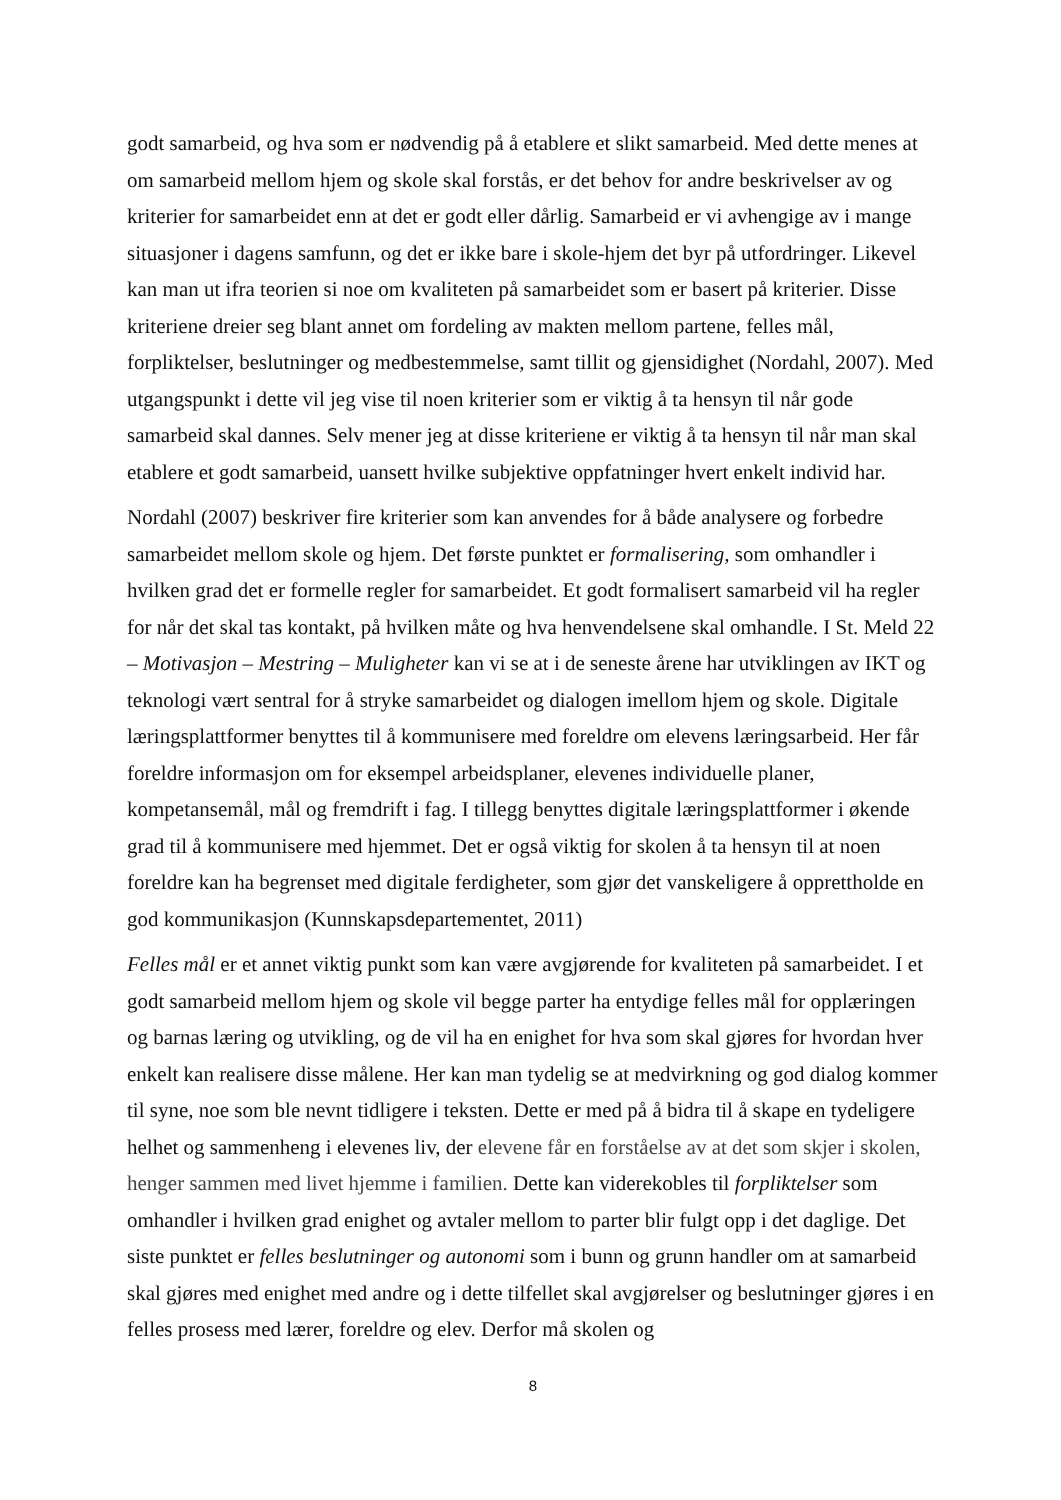godt samarbeid, og hva som er nødvendig på å etablere et slikt samarbeid. Med dette menes at om samarbeid mellom hjem og skole skal forstås, er det behov for andre beskrivelser av og kriterier for samarbeidet enn at det er godt eller dårlig. Samarbeid er vi avhengige av i mange situasjoner i dagens samfunn, og det er ikke bare i skole-hjem det byr på utfordringer. Likevel kan man ut ifra teorien si noe om kvaliteten på samarbeidet som er basert på kriterier. Disse kriteriene dreier seg blant annet om fordeling av makten mellom partene, felles mål, forpliktelser, beslutninger og medbestemmelse, samt tillit og gjensidighet (Nordahl, 2007). Med utgangspunkt i dette vil jeg vise til noen kriterier som er viktig å ta hensyn til når gode samarbeid skal dannes. Selv mener jeg at disse kriteriene er viktig å ta hensyn til når man skal etablere et godt samarbeid, uansett hvilke subjektive oppfatninger hvert enkelt individ har.
Nordahl (2007) beskriver fire kriterier som kan anvendes for å både analysere og forbedre samarbeidet mellom skole og hjem. Det første punktet er formalisering, som omhandler i hvilken grad det er formelle regler for samarbeidet. Et godt formalisert samarbeid vil ha regler for når det skal tas kontakt, på hvilken måte og hva henvendelsene skal omhandle. I St. Meld 22 – Motivasjon – Mestring – Muligheter kan vi se at i de seneste årene har utviklingen av IKT og teknologi vært sentral for å stryke samarbeidet og dialogen imellom hjem og skole. Digitale læringsplattformer benyttes til å kommunisere med foreldre om elevens læringsarbeid. Her får foreldre informasjon om for eksempel arbeidsplaner, elevenes individuelle planer, kompetansemål, mål og fremdrift i fag. I tillegg benyttes digitale læringsplattformer i økende grad til å kommunisere med hjemmet. Det er også viktig for skolen å ta hensyn til at noen foreldre kan ha begrenset med digitale ferdigheter, som gjør det vanskeligere å opprettholde en god kommunikasjon (Kunnskapsdepartementet, 2011)
Felles mål er et annet viktig punkt som kan være avgjørende for kvaliteten på samarbeidet. I et godt samarbeid mellom hjem og skole vil begge parter ha entydige felles mål for opplæringen og barnas læring og utvikling, og de vil ha en enighet for hva som skal gjøres for hvordan hver enkelt kan realisere disse målene. Her kan man tydelig se at medvirkning og god dialog kommer til syne, noe som ble nevnt tidligere i teksten. Dette er med på å bidra til å skape en tydeligere helhet og sammenheng i elevenes liv, der elevene får en forståelse av at det som skjer i skolen, henger sammen med livet hjemme i familien. Dette kan viderekobles til forpliktelser som omhandler i hvilken grad enighet og avtaler mellom to parter blir fulgt opp i det daglige. Det siste punktet er felles beslutninger og autonomi som i bunn og grunn handler om at samarbeid skal gjøres med enighet med andre og i dette tilfellet skal avgjørelser og beslutninger gjøres i en felles prosess med lærer, foreldre og elev. Derfor må skolen og
8